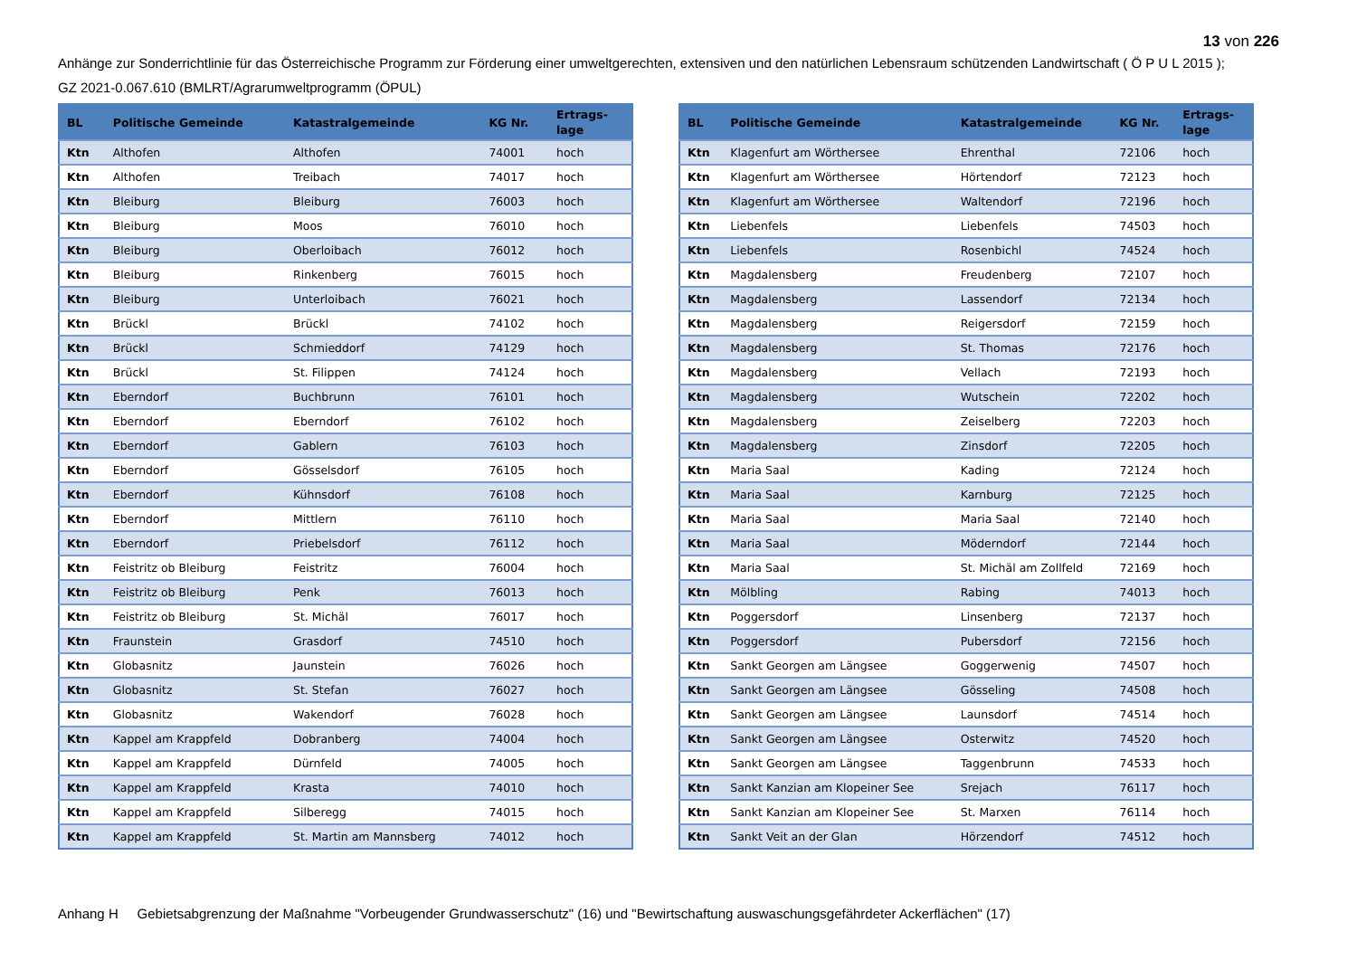13 von 226
Anhänge zur Sonderrichtlinie für das Österreichische Programm zur Förderung einer umweltgerechten, extensiven und den natürlichen Lebensraum schützenden Landwirtschaft ( Ö P U L 2015 );
GZ 2021-0.067.610 (BMLRT/Agrarumweltprogramm (ÖPUL)
| BL | Politische Gemeinde | Katastralgemeinde | KG Nr. | Ertrags- lage |
| --- | --- | --- | --- | --- |
| Ktn | Althofen | Althofen | 74001 | hoch |
| Ktn | Althofen | Treibach | 74017 | hoch |
| Ktn | Bleiburg | Bleiburg | 76003 | hoch |
| Ktn | Bleiburg | Moos | 76010 | hoch |
| Ktn | Bleiburg | Oberloibach | 76012 | hoch |
| Ktn | Bleiburg | Rinkenberg | 76015 | hoch |
| Ktn | Bleiburg | Unterloibach | 76021 | hoch |
| Ktn | Brückl | Brückl | 74102 | hoch |
| Ktn | Brückl | Schmieddorf | 74129 | hoch |
| Ktn | Brückl | St. Filippen | 74124 | hoch |
| Ktn | Eberndorf | Buchbrunn | 76101 | hoch |
| Ktn | Eberndorf | Eberndorf | 76102 | hoch |
| Ktn | Eberndorf | Gablern | 76103 | hoch |
| Ktn | Eberndorf | Gösselsdorf | 76105 | hoch |
| Ktn | Eberndorf | Kühnsdorf | 76108 | hoch |
| Ktn | Eberndorf | Mittlern | 76110 | hoch |
| Ktn | Eberndorf | Priebelsdorf | 76112 | hoch |
| Ktn | Feistritz ob Bleiburg | Feistritz | 76004 | hoch |
| Ktn | Feistritz ob Bleiburg | Penk | 76013 | hoch |
| Ktn | Feistritz ob Bleiburg | St. Michäl | 76017 | hoch |
| Ktn | Fraunstein | Grasdorf | 74510 | hoch |
| Ktn | Globasnitz | Jaunstein | 76026 | hoch |
| Ktn | Globasnitz | St. Stefan | 76027 | hoch |
| Ktn | Globasnitz | Wakendorf | 76028 | hoch |
| Ktn | Kappel am Krappfeld | Dobranberg | 74004 | hoch |
| Ktn | Kappel am Krappfeld | Dürnfeld | 74005 | hoch |
| Ktn | Kappel am Krappfeld | Krasta | 74010 | hoch |
| Ktn | Kappel am Krappfeld | Silberegg | 74015 | hoch |
| Ktn | Kappel am Krappfeld | St. Martin am Mannsberg | 74012 | hoch |
| BL | Politische Gemeinde | Katastralgemeinde | KG Nr. | Ertrags- lage |
| --- | --- | --- | --- | --- |
| Ktn | Klagenfurt am Wörthersee | Ehrenthal | 72106 | hoch |
| Ktn | Klagenfurt am Wörthersee | Hörtendorf | 72123 | hoch |
| Ktn | Klagenfurt am Wörthersee | Waltendorf | 72196 | hoch |
| Ktn | Liebenfels | Liebenfels | 74503 | hoch |
| Ktn | Liebenfels | Rosenbichl | 74524 | hoch |
| Ktn | Magdalensberg | Freudenberg | 72107 | hoch |
| Ktn | Magdalensberg | Lassendorf | 72134 | hoch |
| Ktn | Magdalensberg | Reigersdorf | 72159 | hoch |
| Ktn | Magdalensberg | St. Thomas | 72176 | hoch |
| Ktn | Magdalensberg | Vellach | 72193 | hoch |
| Ktn | Magdalensberg | Wutschein | 72202 | hoch |
| Ktn | Magdalensberg | Zeiselberg | 72203 | hoch |
| Ktn | Magdalensberg | Zinsdorf | 72205 | hoch |
| Ktn | Maria Saal | Kading | 72124 | hoch |
| Ktn | Maria Saal | Karnburg | 72125 | hoch |
| Ktn | Maria Saal | Maria Saal | 72140 | hoch |
| Ktn | Maria Saal | Möderndorf | 72144 | hoch |
| Ktn | Maria Saal | St. Michäl am Zollfeld | 72169 | hoch |
| Ktn | Mölbling | Rabing | 74013 | hoch |
| Ktn | Poggersdorf | Linsenberg | 72137 | hoch |
| Ktn | Poggersdorf | Pubersdorf | 72156 | hoch |
| Ktn | Sankt Georgen am Längsee | Goggerwenig | 74507 | hoch |
| Ktn | Sankt Georgen am Längsee | Gösseling | 74508 | hoch |
| Ktn | Sankt Georgen am Längsee | Launsdorf | 74514 | hoch |
| Ktn | Sankt Georgen am Längsee | Osterwitz | 74520 | hoch |
| Ktn | Sankt Georgen am Längsee | Taggenbrunn | 74533 | hoch |
| Ktn | Sankt Kanzian am Klopeiner See | Srejach | 76117 | hoch |
| Ktn | Sankt Kanzian am Klopeiner See | St. Marxen | 76114 | hoch |
| Ktn | Sankt Veit an der Glan | Hörzendorf | 74512 | hoch |
Anhang H Gebietsabgrenzung der Maßnahme "Vorbeugender Grundwasserschutz" (16) und "Bewirtschaftung auswaschungsgefährdeter Ackerflächen" (17)